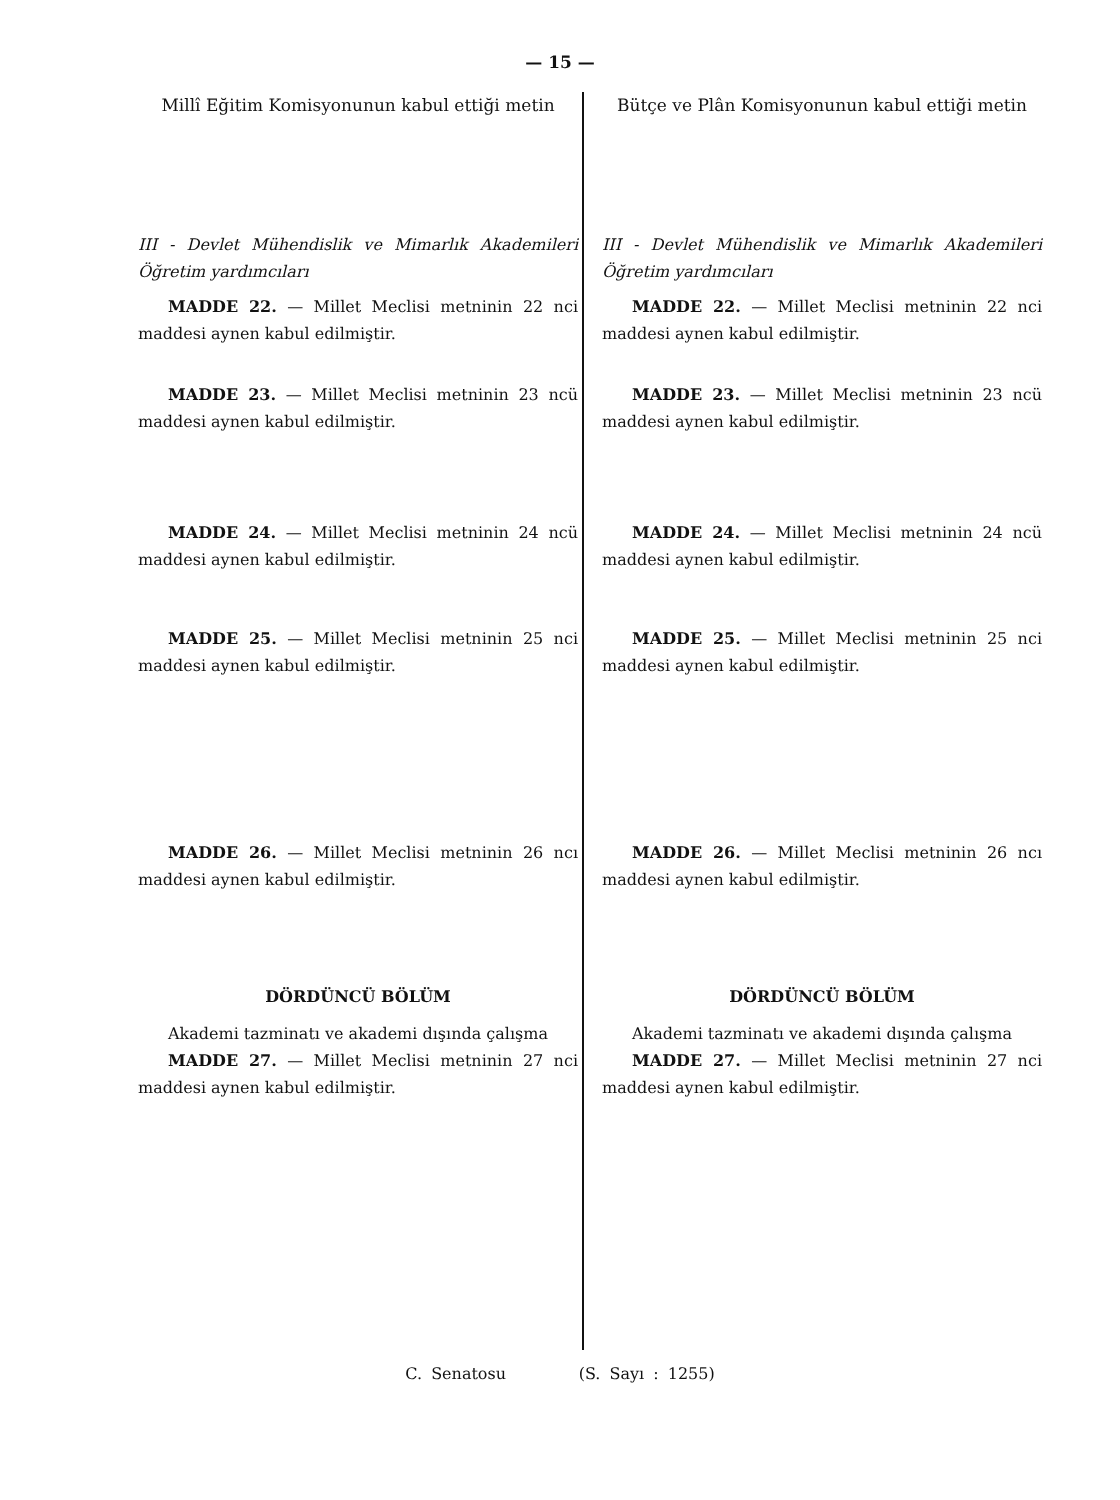— 15 —
Millî Eğitim Komisyonunun kabul ettiği metin
III - Devlet Mühendislik ve Mimarlık Akademileri Öğretim yardımcıları
MADDE 22. — Millet Meclisi metninin 22 nci maddesi aynen kabul edilmiştir.
MADDE 23. — Millet Meclisi metninin 23 ncü maddesi aynen kabul edilmiştir.
MADDE 24. — Millet Meclisi metninin 24 ncü maddesi aynen kabul edilmiştir.
MADDE 25. — Millet Meclisi metninin 25 nci maddesi aynen kabul edilmiştir.
MADDE 26. — Millet Meclisi metninin 26 ncı maddesi aynen kabul edilmiştir.
DÖRDÜNCÜ BÖLÜM
Akademi tazminatı ve akademi dışında çalışma
MADDE 27. — Millet Meclisi metninin 27 nci maddesi aynen kabul edilmiştir.
Bütçe ve Plân Komisyonunun kabul ettiği metin
III - Devlet Mühendislik ve Mimarlık Akademileri Öğretim yardımcıları
MADDE 22. — Millet Meclisi metninin 22 nci maddesi aynen kabul edilmiştir.
MADDE 23. — Millet Meclisi metninin 23 ncü maddesi aynen kabul edilmiştir.
MADDE 24. — Millet Meclisi metninin 24 ncü maddesi aynen kabul edilmiştir.
MADDE 25. — Millet Meclisi metninin 25 nci maddesi aynen kabul edilmiştir.
MADDE 26. — Millet Meclisi metninin 26 ncı maddesi aynen kabul edilmiştir.
DÖRDÜNCÜ BÖLÜM
Akademi tazminatı ve akademi dışında çalışma
MADDE 27. — Millet Meclisi metninin 27 nci maddesi aynen kabul edilmiştir.
C. Senatosu (S. Sayı : 1255)